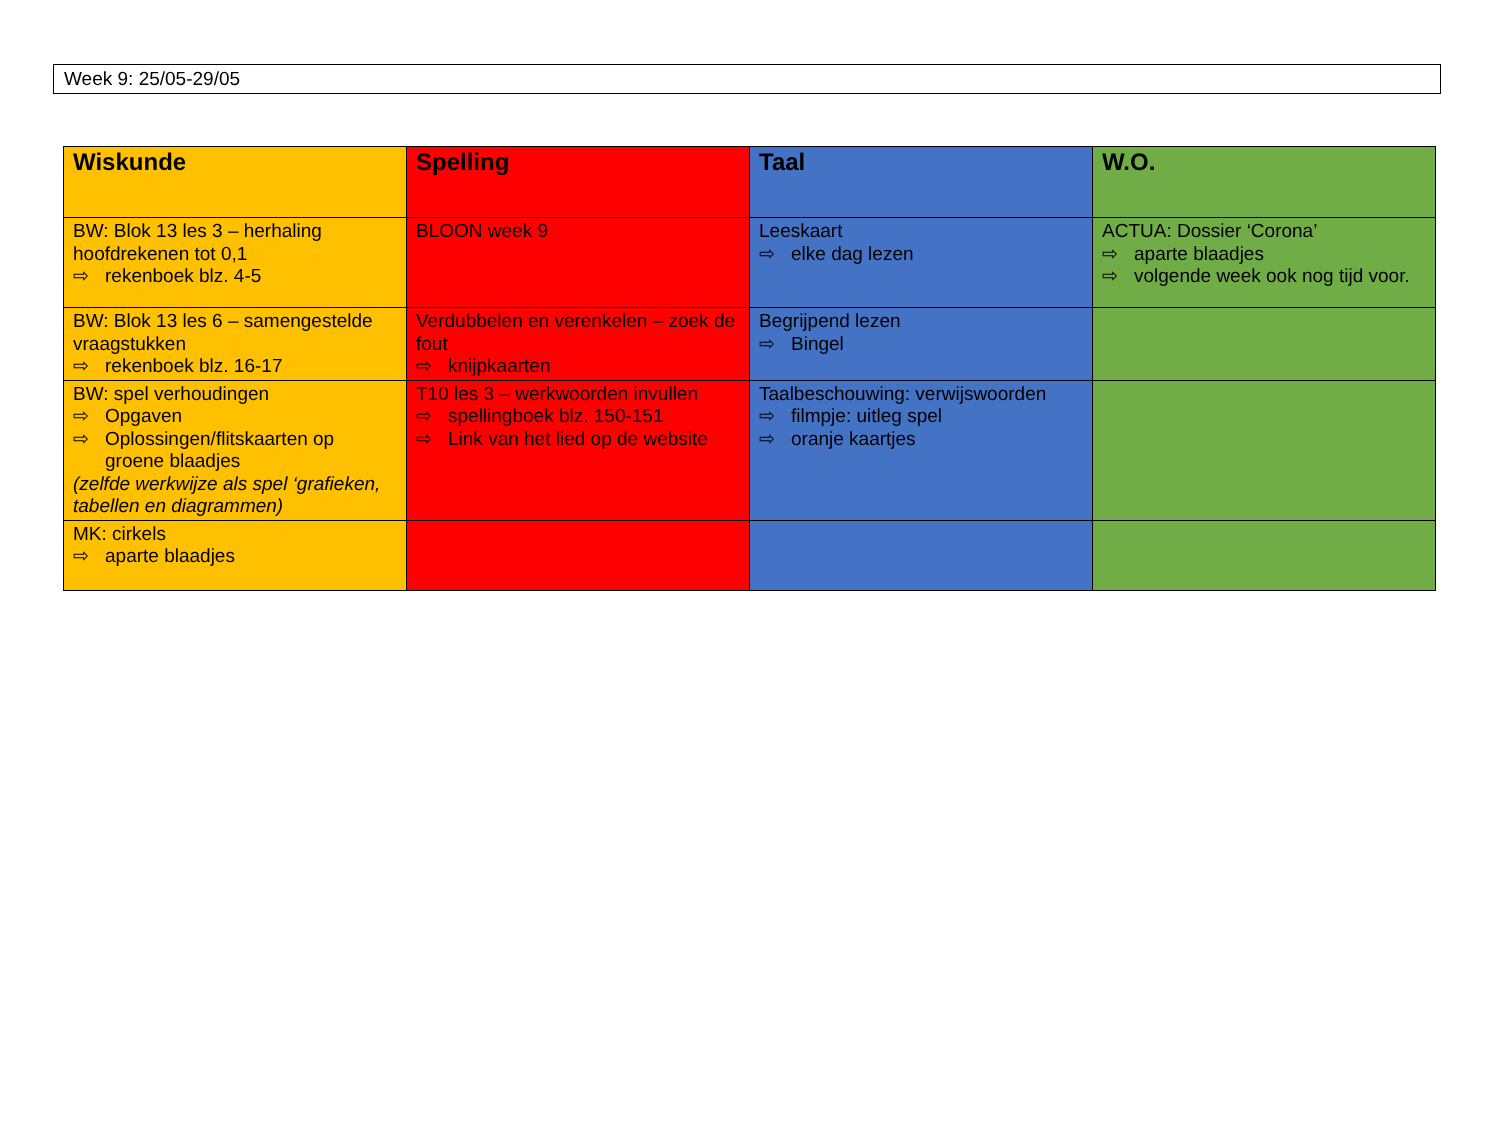Week 9: 25/05-29/05
| Wiskunde | Spelling | Taal | W.O. |
| --- | --- | --- | --- |
| BW: Blok 13 les 3 – herhaling hoofdrekenen tot 0,1 ⇨ rekenboek blz. 4-5 | BLOON week 9 | Leeskaart ⇨ elke dag lezen | ACTUA: Dossier ‘Corona’ ⇨ aparte blaadjes ⇨ volgende week ook nog tijd voor. |
| BW: Blok 13 les 6 – samengestelde vraagstukken ⇨ rekenboek blz. 16-17 | Verdubbelen en verenkelen – zoek de fout ⇨ knijpkaarten | Begrijpend lezen ⇨ Bingel | |
| BW: spel verhoudingen ⇨ Opgaven ⇨ Oplossingen/flitskaarten op groene blaadjes (zelfde werkwijze als spel ‘grafieken, tabellen en diagrammen) | T10 les 3 – werkwoorden invullen ⇨ spellingboek blz. 150-151 ⇨ Link van het lied op de website | Taalbeschouwing: verwijswoorden ⇨ filmpje: uitleg spel ⇨ oranje kaartjes | |
| MK: cirkels ⇨ aparte blaadjes | | | |